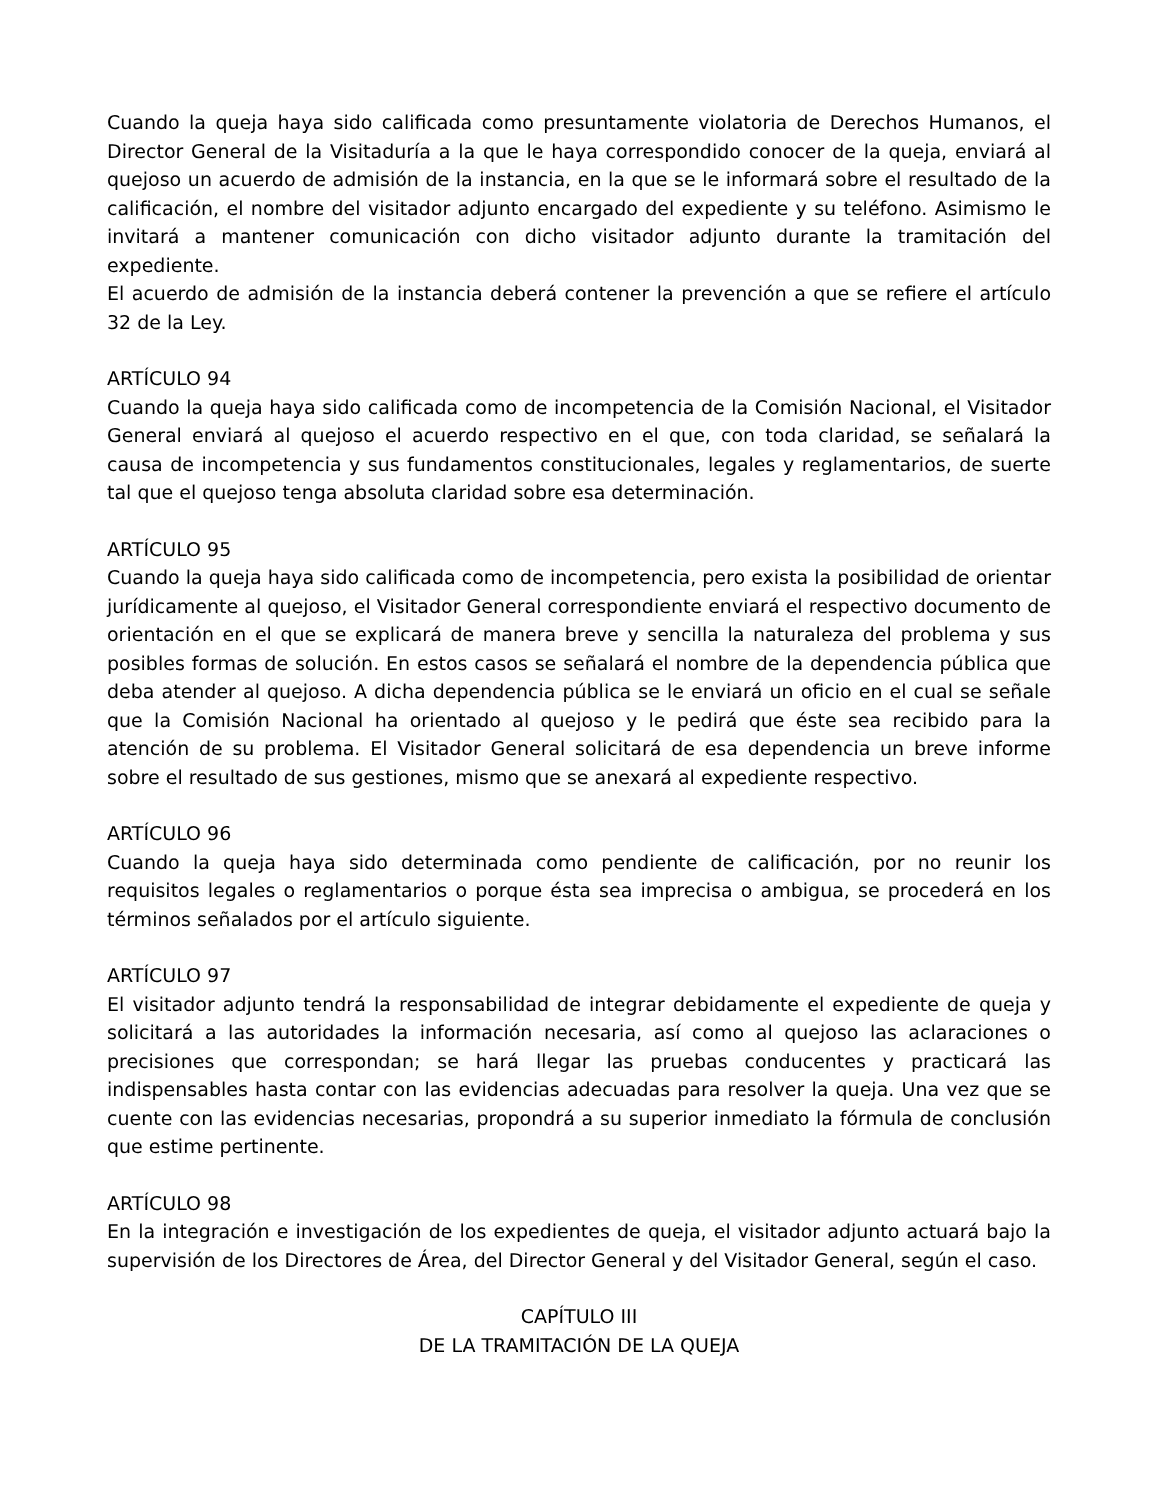Cuando la queja haya sido calificada como presuntamente violatoria de Derechos Humanos, el Director General de la Visitaduría a la que le haya correspondido conocer de la queja, enviará al quejoso un acuerdo de admisión de la instancia, en la que se le informará sobre el resultado de la calificación, el nombre del visitador adjunto encargado del expediente y su teléfono. Asimismo le invitará a mantener comunicación con dicho visitador adjunto durante la tramitación del expediente.
El acuerdo de admisión de la instancia deberá contener la prevención a que se refiere el artículo 32 de la Ley.
ARTÍCULO 94
Cuando la queja haya sido calificada como de incompetencia de la Comisión Nacional, el Visitador General enviará al quejoso el acuerdo respectivo en el que, con toda claridad, se señalará la causa de incompetencia y sus fundamentos constitucionales, legales y reglamentarios, de suerte tal que el quejoso tenga absoluta claridad sobre esa determinación.
ARTÍCULO 95
Cuando la queja haya sido calificada como de incompetencia, pero exista la posibilidad de orientar jurídicamente al quejoso, el Visitador General correspondiente enviará el respectivo documento de orientación en el que se explicará de manera breve y sencilla la naturaleza del problema y sus posibles formas de solución. En estos casos se señalará el nombre de la dependencia pública que deba atender al quejoso. A dicha dependencia pública se le enviará un oficio en el cual se señale que la Comisión Nacional ha orientado al quejoso y le pedirá que éste sea recibido para la atención de su problema. El Visitador General solicitará de esa dependencia un breve informe sobre el resultado de sus gestiones, mismo que se anexará al expediente respectivo.
ARTÍCULO 96
Cuando la queja haya sido determinada como pendiente de calificación, por no reunir los requisitos legales o reglamentarios o porque ésta sea imprecisa o ambigua, se procederá en los términos señalados por el artículo siguiente.
ARTÍCULO 97
El visitador adjunto tendrá la responsabilidad de integrar debidamente el expediente de queja y solicitará a las autoridades la información necesaria, así como al quejoso las aclaraciones o precisiones que correspondan; se hará llegar las pruebas conducentes y practicará las indispensables hasta contar con las evidencias adecuadas para resolver la queja. Una vez que se cuente con las evidencias necesarias, propondrá a su superior inmediato la fórmula de conclusión que estime pertinente.
ARTÍCULO 98
En la integración e investigación de los expedientes de queja, el visitador adjunto actuará bajo la supervisión de los Directores de Área, del Director General y del Visitador General, según el caso.
CAPÍTULO III
DE LA TRAMITACIÓN DE LA QUEJA